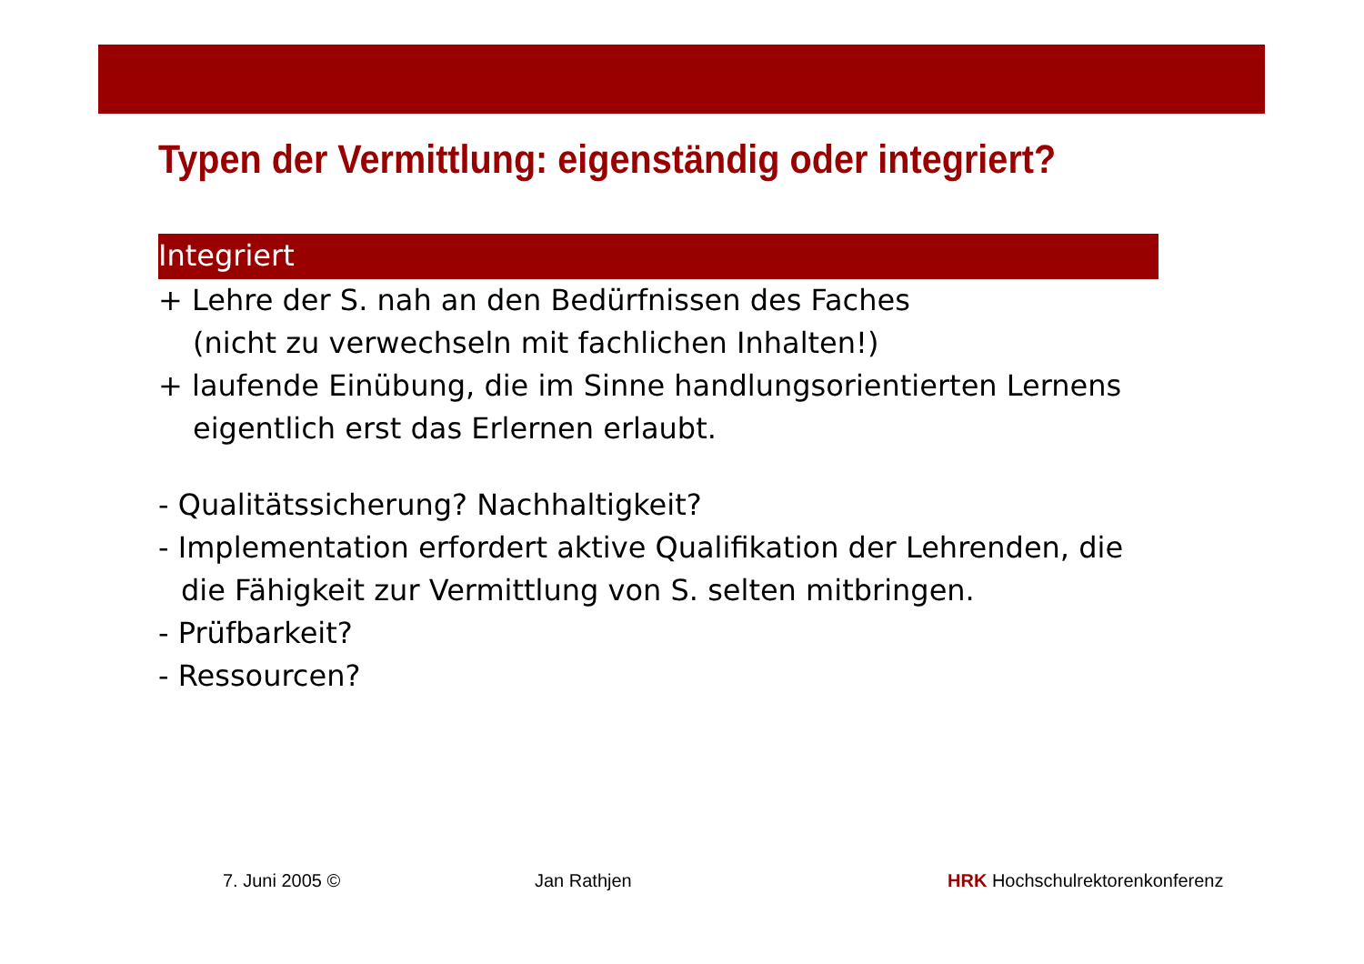Typen der Vermittlung: eigenständig oder integriert?
Integriert
+ Lehre der S. nah an den Bedürfnissen des Faches
(nicht zu verwechseln mit fachlichen Inhalten!)
+ laufende Einübung, die im Sinne handlungsorientierten Lernens
eigentlich erst das Erlernen erlaubt.
- Qualitätssicherung? Nachhaltigkeit?
- Implementation erfordert aktive Qualifikation der Lehrenden, die
die Fähigkeit zur Vermittlung von S. selten mitbringen.
- Prüfbarkeit?
- Ressourcen?
7. Juni 2005 © Jan Rathjen HRK Hochschulrektorenkonferenz